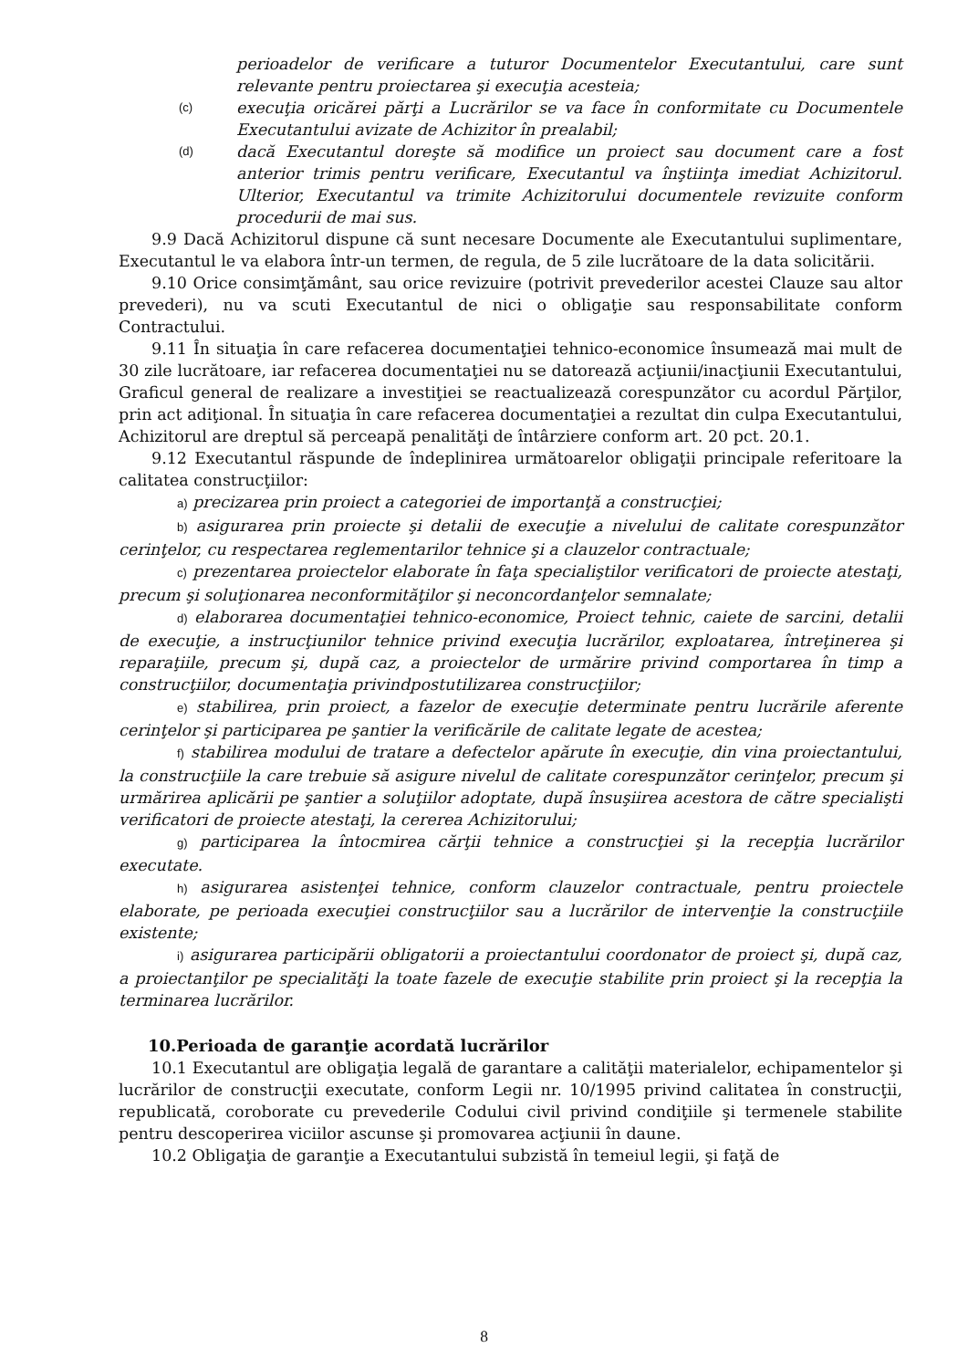perioadelor de verificare a tuturor Documentelor Executantului, care sunt relevante pentru proiectarea şi execuţia acesteia;
(c)
execuţia oricărei părţi a Lucrărilor se va face în conformitate cu Documentele Executantului avizate de Achizitor în prealabil;
(d)
dacă Executantul doreşte să modifice un proiect sau document care a fost anterior trimis pentru verificare, Executantul va înştiinţa imediat Achizitorul. Ulterior, Executantul va trimite Achizitorului documentele revizuite conform procedurii de mai sus.
9.9 Dacă Achizitorul dispune că sunt necesare Documente ale Executantului suplimentare, Executantul le va elabora într-un termen, de regula, de 5 zile lucrătoare de la data solicitării.
9.10 Orice consimţământ, sau orice revizuire (potrivit prevederilor acestei Clauze sau altor prevederi), nu va scuti Executantul de nici o obligaţie sau responsabilitate conform Contractului.
9.11 În situaţia în care refacerea documentaţiei tehnico-economice însumează mai mult de 30 zile lucrătoare, iar refacerea documentaţiei nu se datorează acţiunii/inacţiunii Executantului, Graficul general de realizare a investiţiei se reactualizează corespunzător cu acordul Părţilor, prin act adiţional. În situaţia în care refacerea documentaţiei a rezultat din culpa Executantului, Achizitorul are dreptul să perceapă penalităţi de întârziere conform art. 20 pct. 20.1.
9.12 Executantul răspunde de îndeplinirea următoarelor obligaţii principale referitoare la calitatea construcţiilor:
a) precizarea prin proiect a categoriei de importanţă a construcţiei;
b) asigurarea prin proiecte şi detalii de execuţie a nivelului de calitate corespunzător cerinţelor, cu respectarea reglementarilor tehnice şi a clauzelor contractuale;
c) prezentarea proiectelor elaborate în faţa specialiştilor verificatori de proiecte atestaţi, precum şi soluţionarea neconformităţilor şi neconcordanţelor semnalate;
d) elaborarea documentaţiei tehnico-economice, Proiect tehnic, caiete de sarcini, detalii de execuţie, a instrucţiunilor tehnice privind execuţia lucrărilor, exploatarea, întreţinerea şi reparaţiile, precum şi, după caz, a proiectelor de urmărire privind comportarea în timp a construcţiilor, documentaţia privindpostutilizarea construcţiilor;
e) stabilirea, prin proiect, a fazelor de execuţie determinate pentru lucrările aferente cerinţelor şi participarea pe şantier la verificările de calitate legate de acestea;
f) stabilirea modului de tratare a defectelor apărute în execuţie, din vina proiectantului, la construcţiile la care trebuie să asigure nivelul de calitate corespunzător cerinţelor, precum şi urmărirea aplicării pe şantier a soluţiilor adoptate, după însuşiirea acestora de către specialişti verificatori de proiecte atestaţi, la cererea Achizitorului;
g) participarea la întocmirea cărţii tehnice a construcţiei şi la recepţia lucrărilor executate.
h) asigurarea asistenţei tehnice, conform clauzelor contractuale, pentru proiectele elaborate, pe perioada execuţiei construcţiilor sau a lucrărilor de intervenţie la construcţiile existente;
i) asigurarea participării obligatorii a proiectantului coordonator de proiect şi, după caz, a proiectanţilor pe specialităţi la toate fazele de execuţie stabilite prin proiect şi la recepţia la terminarea lucrărilor.
10.Perioada de garanţie acordată lucrărilor
10.1 Executantul are obligaţia legală de garantare a calităţii materialelor, echipamentelor şi lucrărilor de construcţii executate, conform Legii nr. 10/1995 privind calitatea în construcţii, republicată, coroborate cu prevederile Codului civil privind condiţiile şi termenele stabilite pentru descoperirea viciilor ascunse şi promovarea acţiunii în daune.
10.2 Obligaţia de garanţie a Executantului subzistă în temeiul legii, şi faţă de
8